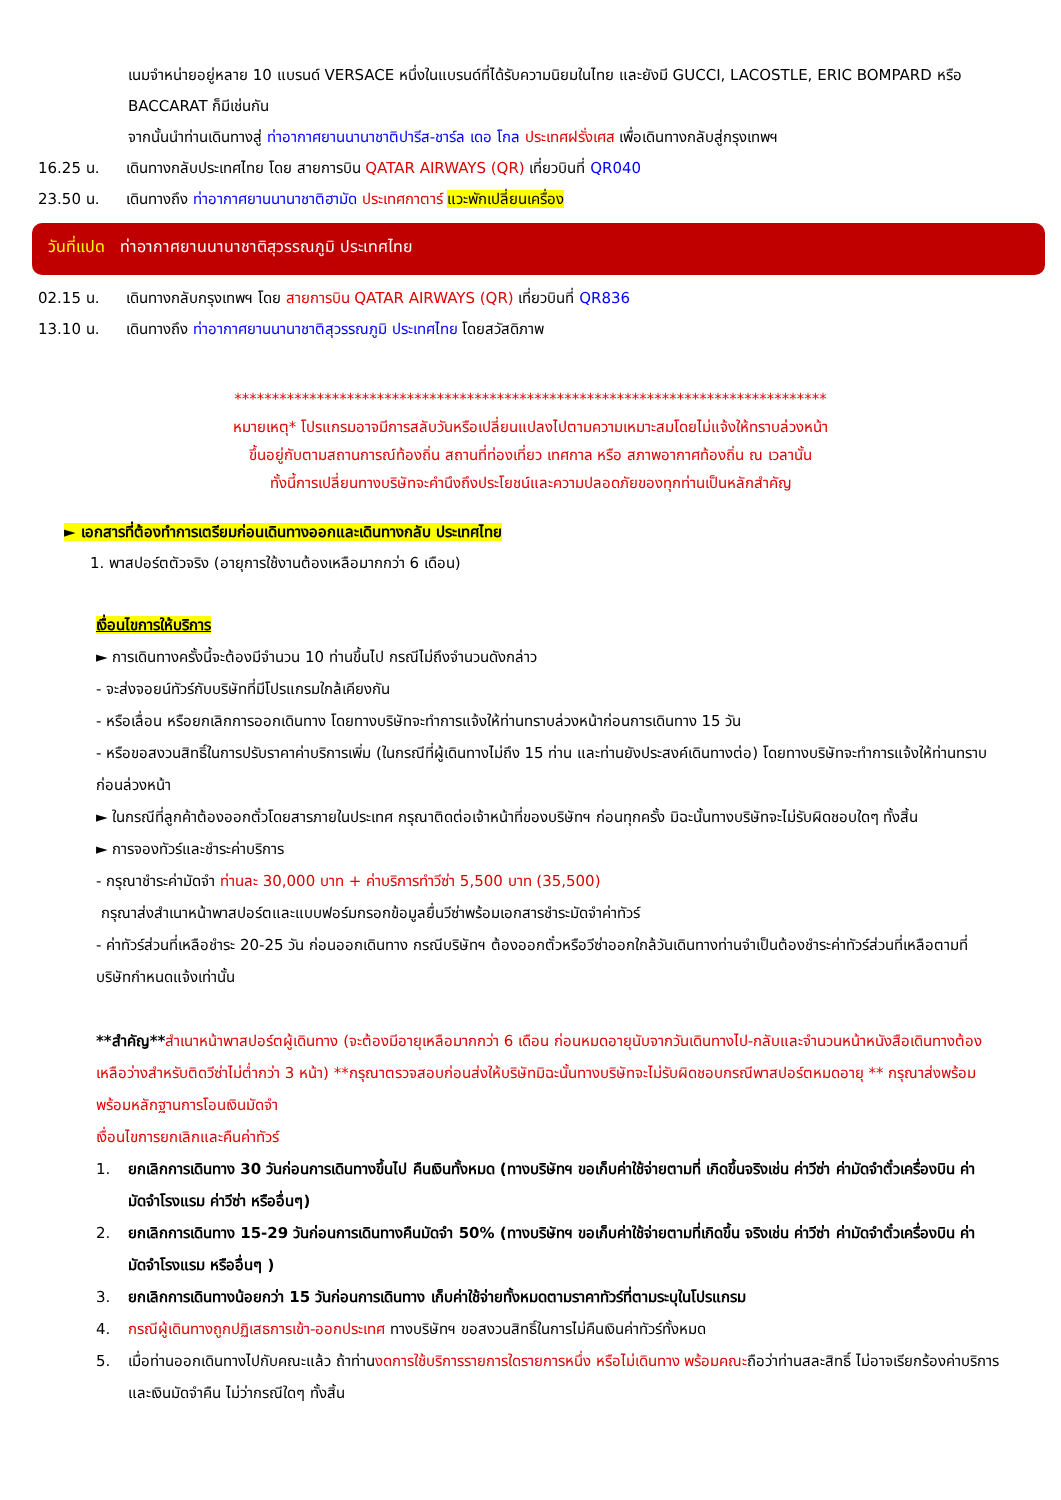เนมจำหน่ายอยู่หลาย 10 แบรนด์ VERSACE หนึ่งในแบรนด์ที่ได้รับความนิยมในไทย และยังมี GUCCI, LACOSTLE, ERIC BOMPARD หรือ BACCARAT ก็มีเช่นกัน
จากนั้นนำท่านเดินทางสู่ ท่าอากาศยานนานาชาติปารีส-ชาร์ล เดอ โกล ประเทศฝรั่งเศส เพื่อเดินทางกลับสู่กรุงเทพฯ
16.25 น. เดินทางกลับประเทศไทย โดย สายการบิน QATAR AIRWAYS (QR) เที่ยวบินที่ QR040
23.50 น. เดินทางถึง ท่าอากาศยานนานาชาติฮามัด ประเทศกาตาร์ แวะพักเปลี่ยนเครื่อง
วันที่แปด ท่าอากาศยานนานาชาติสุวรรณภูมิ ประเทศไทย
02.15 น. เดินทางกลับกรุงเทพฯ โดย สายการบิน QATAR AIRWAYS (QR) เที่ยวบินที่ QR836
13.10 น. เดินทางถึง ท่าอากาศยานนานาชาติสุวรรณภูมิ ประเทศไทย โดยสวัสดิภาพ
*******************************************************************************
หมายเหตุ* โปรแกรมอาจมีการสลับวันหรือเปลี่ยนแปลงไปตามความเหมาะสมโดยไม่แจ้งให้ทราบล่วงหน้า
ขึ้นอยู่กับตามสถานการณ์ท้องถิ่น สถานที่ท่องเที่ยว เทศกาล หรือ สภาพอากาศท้องถิ่น ณ เวลานั้น
ทั้งนี้การเปลี่ยนทางบริษัทจะคำนึงถึงประโยชน์และความปลอดภัยของทุกท่านเป็นหลักสำคัญ
► เอกสารที่ต้องทำการเตรียมก่อนเดินทางออกและเดินทางกลับ ประเทศไทย
1. พาสปอร์ตตัวจริง (อายุการใช้งานต้องเหลือมากกว่า 6 เดือน)
เงื่อนไขการให้บริการ
► การเดินทางครั้งนี้จะต้องมีจำนวน 10 ท่านขึ้นไป กรณีไม่ถึงจำนวนดังกล่าว
- จะส่งจอยน์ทัวร์กับบริษัทที่มีโปรแกรมใกล้เคียงกัน
- หรือเลื่อน หรือยกเลิกการออกเดินทาง โดยทางบริษัทจะทำการแจ้งให้ท่านทราบล่วงหน้าก่อนการเดินทาง 15 วัน
- หรือขอสงวนสิทธิ์ในการปรับราคาค่าบริการเพิ่ม (ในกรณีที่ผู้เดินทางไม่ถึง 15 ท่าน และท่านยังประสงค์เดินทางต่อ) โดยทางบริษัทจะทำการแจ้งให้ท่านทราบก่อนล่วงหน้า
► ในกรณีที่ลูกค้าต้องออกตั๋วโดยสารภายในประเทศ กรุณาติดต่อเจ้าหน้าที่ของบริษัทฯ ก่อนทุกครั้ง มิฉะนั้นทางบริษัทจะไม่รับผิดชอบใดๆ ทั้งสิ้น
► การจองทัวร์และชำระค่าบริการ
- กรุณาชำระค่ามัดจำ ท่านละ 30,000 บาท + ค่าบริการทำวีซ่า 5,500 บาท (35,500)
กรุณาส่งสำเนาหน้าพาสปอร์ตและแบบฟอร์มกรอกข้อมูลยื่นวีซ่าพร้อมเอกสารชำระมัดจำค่าทัวร์
- ค่าทัวร์ส่วนที่เหลือชำระ 20-25 วัน ก่อนออกเดินทาง กรณีบริษัทฯ ต้องออกตั๋วหรือวีซ่าออกใกล้วันเดินทางท่านจำเป็นต้องชำระค่าทัวร์ส่วนที่เหลือตามที่บริษัทกำหนดแจ้งเท่านั้น
**สำคัญ**สำเนาหน้าพาสปอร์ตผู้เดินทาง (จะต้องมีอายุเหลือมากกว่า 6 เดือน ก่อนหมดอายุนับจากวันเดินทางไป-กลับและจำนวนหน้าหนังสือเดินทางต้องเหลือว่างสำหรับติดวีซ่าไม่ต่ำกว่า 3 หน้า) **กรุณาตรวจสอบก่อนส่งให้บริษัทมิฉะนั้นทางบริษัทจะไม่รับผิดชอบกรณีพาสปอร์ตหมดอายุ ** กรุณาส่งพร้อมพร้อมหลักฐานการโอนเงินมัดจำ
เงื่อนไขการยกเลิกและคืนค่าทัวร์
1. ยกเลิกการเดินทาง 30 วันก่อนการเดินทางขึ้นไป คืนเงินทั้งหมด (ทางบริษัทฯ ขอเก็บค่าใช้จ่ายตามที่ เกิดขึ้นจริงเช่น ค่าวีซ่า ค่ามัดจำตั๋วเครื่องบิน ค่ามัดจำโรงแรม ค่าวีซ่า หรืออื่นๆ)
2. ยกเลิกการเดินทาง 15-29 วันก่อนการเดินทางคืนมัดจำ 50% (ทางบริษัทฯ ขอเก็บค่าใช้จ่ายตามที่เกิดขึ้น จริงเช่น ค่าวีซ่า ค่ามัดจำตั๋วเครื่องบิน ค่ามัดจำโรงแรม หรืออื่นๆ )
3. ยกเลิกการเดินทางน้อยกว่า 15 วันก่อนการเดินทาง เก็บค่าใช้จ่ายทั้งหมดตามราคาทัวร์ที่ตามระบุในโปรแกรม
4. กรณีผู้เดินทางถูกปฏิเสธการเข้า-ออกประเทศ ทางบริษัทฯ ขอสงวนสิทธิ์ในการไม่คืนเงินค่าทัวร์ทั้งหมด
5. เมื่อท่านออกเดินทางไปกับคณะแล้ว ถ้าท่านงดการใช้บริการรายการใดรายการหนึ่ง หรือไม่เดินทาง พร้อมคณะถือว่าท่านสละสิทธิ์ ไม่อาจเรียกร้องค่าบริการและเงินมัดจำคืน ไม่ว่ากรณีใดๆ ทั้งสิ้น